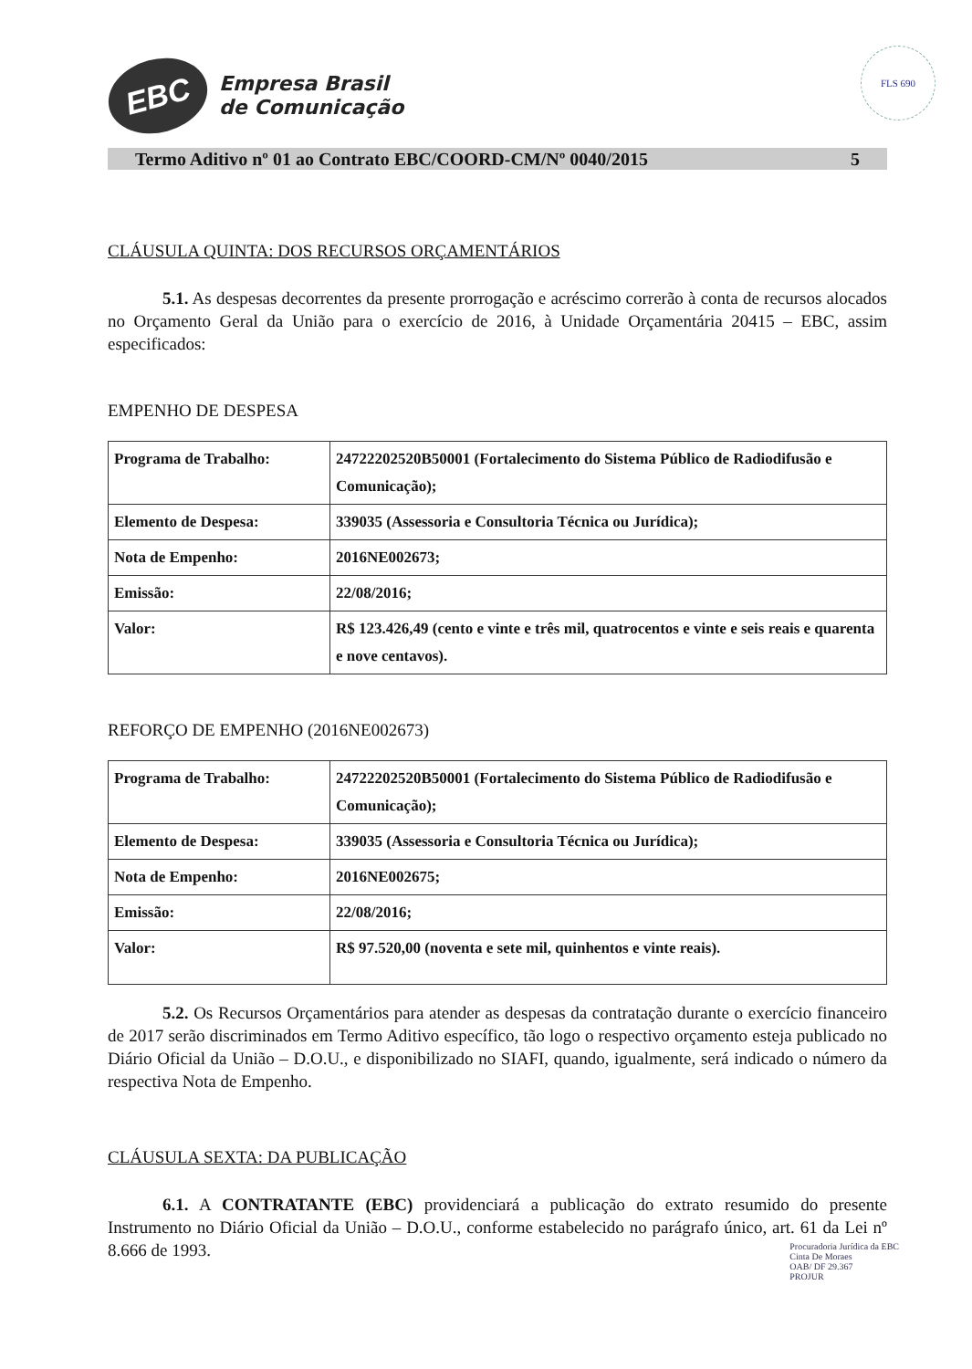FLS 690
EBC
Empresa Brasil
de Comunicação
Termo Aditivo nº 01 ao Contrato EBC/COORD-CM/Nº 0040/2015 5
CLÁUSULA QUINTA: DOS RECURSOS ORÇAMENTÁRIOS
5.1. As despesas decorrentes da presente prorrogação e acréscimo correrão à conta de recursos alocados no Orçamento Geral da União para o exercício de 2016, à Unidade Orçamentária 20415 – EBC, assim especificados:
EMPENHO DE DESPESA
| Programa de Trabalho: | 24722202520B50001 (Fortalecimento do Sistema Público de Radiodifusão e Comunicação); |
| Elemento de Despesa: | 339035 (Assessoria e Consultoria Técnica ou Jurídica); |
| Nota de Empenho: | 2016NE002673; |
| Emissão: | 22/08/2016; |
| Valor: | R$ 123.426,49 (cento e vinte e três mil, quatrocentos e vinte e seis reais e quarenta e nove centavos). |
REFORÇO DE EMPENHO (2016NE002673)
| Programa de Trabalho: | 24722202520B50001 (Fortalecimento do Sistema Público de Radiodifusão e Comunicação); |
| Elemento de Despesa: | 339035 (Assessoria e Consultoria Técnica ou Jurídica); |
| Nota de Empenho: | 2016NE002675; |
| Emissão: | 22/08/2016; |
| Valor: | R$ 97.520,00 (noventa e sete mil, quinhentos e vinte reais). |
5.2. Os Recursos Orçamentários para atender as despesas da contratação durante o exercício financeiro de 2017 serão discriminados em Termo Aditivo específico, tão logo o respectivo orçamento esteja publicado no Diário Oficial da União – D.O.U., e disponibilizado no SIAFI, quando, igualmente, será indicado o número da respectiva Nota de Empenho.
CLÁUSULA SEXTA: DA PUBLICAÇÃO
6.1. A CONTRATANTE (EBC) providenciará a publicação do extrato resumido do presente Instrumento no Diário Oficial da União – D.O.U., conforme estabelecido no parágrafo único, art. 61 da Lei nº 8.666 de 1993.
Procuradoria Jurídica da EBC
Cinta De Moraes
OAB/ DF 29.367
PROJUR